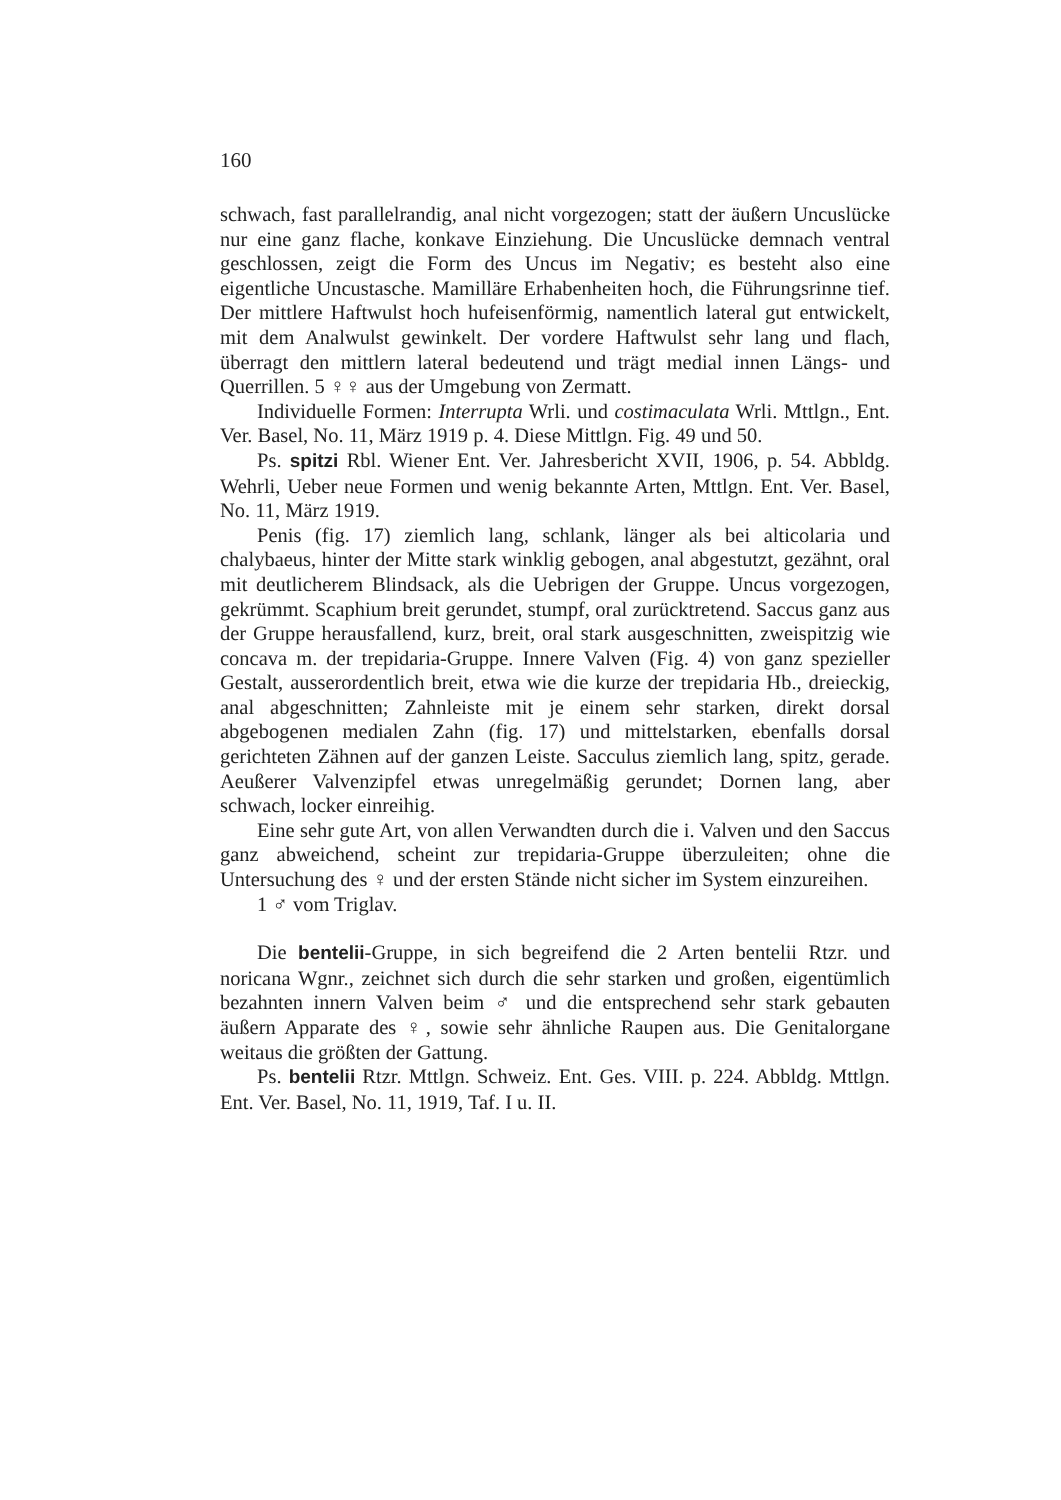160
schwach, fast parallelrandig, anal nicht vorgezogen; statt der äußern Uncuslücke nur eine ganz flache, konkave Einziehung. Die Uncuslücke demnach ventral geschlossen, zeigt die Form des Uncus im Negativ; es besteht also eine eigentliche Uncustasche. Mamilläre Erhabenheiten hoch, die Führungsrinne tief. Der mittlere Haftwulst hoch hufeisenförmig, namentlich lateral gut entwickelt, mit dem Analwulst gewinkelt. Der vordere Haftwulst sehr lang und flach, überragt den mittlern lateral bedeutend und trägt medial innen Längs- und Querrillen. 5 ♀♀ aus der Umgebung von Zermatt.
Individuelle Formen: Interrupta Wrli. und costimaculata Wrli. Mttlgn., Ent. Ver. Basel, No. 11, März 1919 p. 4. Diese Mittlgn. Fig. 49 und 50.
Ps. spitzi Rbl. Wiener Ent. Ver. Jahresbericht XVII, 1906, p. 54. Abbldg. Wehrli, Ueber neue Formen und wenig bekannte Arten, Mttlgn. Ent. Ver. Basel, No. 11, März 1919.
Penis (fig. 17) ziemlich lang, schlank, länger als bei alticolaria und chalybaeus, hinter der Mitte stark winklig gebogen, anal abgestutzt, gezähnt, oral mit deutlicherem Blindsack, als die Uebrigen der Gruppe. Uncus vorgezogen, gekrümmt. Scaphium breit gerundet, stumpf, oral zurücktretend. Saccus ganz aus der Gruppe herausfallend, kurz, breit, oral stark ausgeschnitten, zweispitzig wie concava m. der trepidaria-Gruppe. Innere Valven (Fig. 4) von ganz spezieller Gestalt, ausserordentlich breit, etwa wie die kurze der trepidaria Hb., dreieckig, anal abgeschnitten; Zahnleiste mit je einem sehr starken, direkt dorsal abgebogenen medialen Zahn (fig. 17) und mittelstarken, ebenfalls dorsal gerichteten Zähnen auf der ganzen Leiste. Sacculus ziemlich lang, spitz, gerade. Aeußerer Valvenzipfel etwas unregelmäßig gerundet; Dornen lang, aber schwach, locker einreihig.
Eine sehr gute Art, von allen Verwandten durch die i. Valven und den Saccus ganz abweichend, scheint zur trepidaria-Gruppe überzuleiten; ohne die Untersuchung des ♀ und der ersten Stände nicht sicher im System einzureihen.
1 ♂ vom Triglav.
Die bentelii-Gruppe, in sich begreifend die 2 Arten bentelii Rtzr. und noricana Wgnr., zeichnet sich durch die sehr starken und großen, eigentümlich bezahnten innern Valven beim ♂ und die entsprechend sehr stark gebauten äußern Apparate des ♀, sowie sehr ähnliche Raupen aus. Die Genitalorgane weitaus die größten der Gattung.
Ps. bentelii Rtzr. Mttlgn. Schweiz. Ent. Ges. VIII. p. 224. Abbldg. Mttlgn. Ent. Ver. Basel, No. 11, 1919, Taf. I u. II.